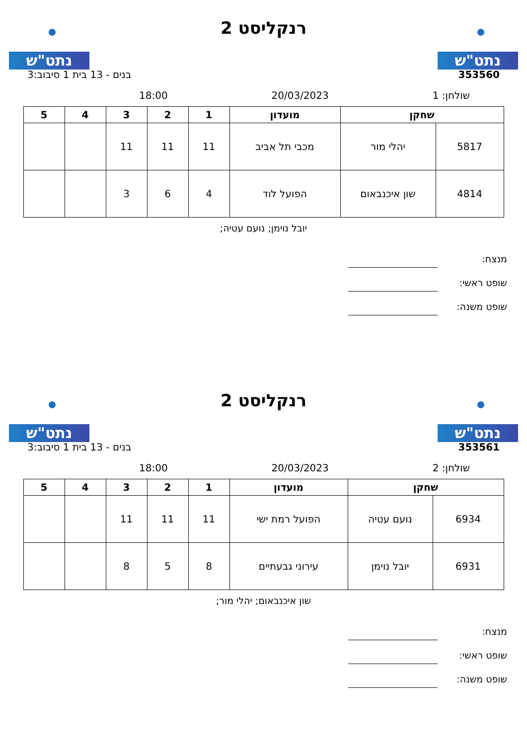נתט"ש
רנקליסט 2
נתט"ש
353560 בנים - 13 בית 1 סיבוב:3
שולחן: 1 20/03/2023 18:00
| שחקן | | מועדון | 1 | 2 | 3 | 4 | 5 |
| --- | --- | --- | --- | --- | --- | --- | --- |
| 5817 | יהלי מור | מכבי תל אביב | 11 | 11 | 11 | | |
| 4814 | שון איכנבאום | הפועל לוד | 4 | 6 | 3 | | |
יובל נוימן; נועם עטיה;
מנצח:
שופט ראשי:
שופט משנה:
נתט"ש
רנקליסט 2
נתט"ש
353561 בנים - 13 בית 1 סיבוב:3
שולחן: 2 20/03/2023 18:00
| שחקן | | מועדון | 1 | 2 | 3 | 4 | 5 |
| --- | --- | --- | --- | --- | --- | --- | --- |
| 6934 | נועם עטיה | הפועל רמת ישי | 11 | 11 | 11 | | |
| 6931 | יובל נוימן | עירוני גבעתיים | 8 | 5 | 8 | | |
שון איכנבאום; יהלי מור;
מנצח:
שופט ראשי:
שופט משנה: